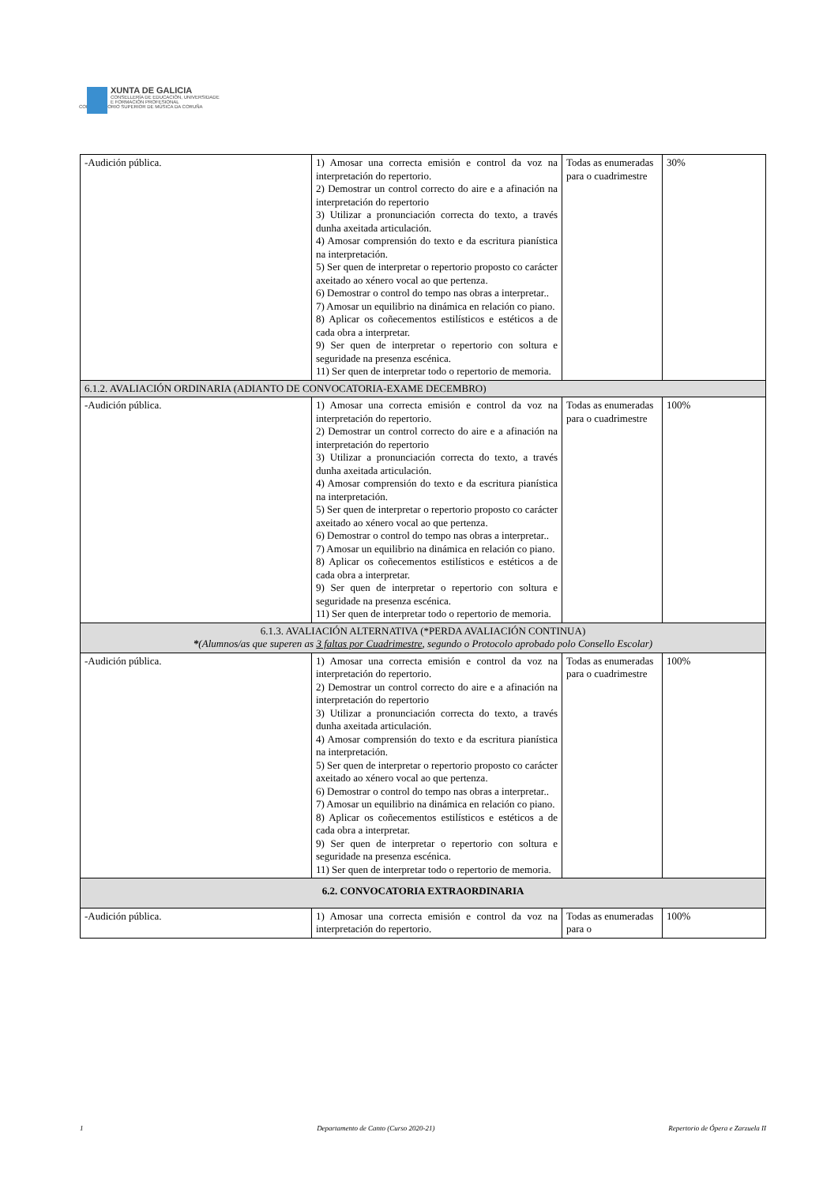XUNTA DE GALICIA
CONSELLERÍA DE EDUCACIÓN, UNIVERSIDADE
E FORMACIÓN PROFESIONAL
CONSERVATORIO SUPERIOR DE MÚSICA DA CORUÑA
| -Audición pública. | 1) Amosar una correcta emisión e control da voz na interpretación do repertorio. 2) Demostrar un control correcto do aire e a afinación na interpretación do repertorio 3) Utilizar a pronunciación correcta do texto, a través dunha axeitada articulación. 4) Amosar comprensión do texto e da escritura pianística na interpretación. 5) Ser quen de interpretar o repertorio proposto co carácter axeitado ao xénero vocal ao que pertenza. 6) Demostrar o control do tempo nas obras a interpretar.. 7) Amosar un equilibrio na dinámica en relación co piano. 8) Aplicar os coñecementos estilísticos e estéticos a de cada obra a interpretar. 9) Ser quen de interpretar o repertorio con soltura e seguridade na presenza escénica. 11) Ser quen de interpretar todo o repertorio de memoria. | Todas as enumeradas para o cuadrimestre | 30% |
| 6.1.2. AVALIACIÓN ORDINARIA (ADIANTO DE CONVOCATORIA-EXAME DECEMBRO) | | | |
| -Audición pública. | 1) Amosar una correcta emisión e control da voz na interpretación do repertorio. 2) Demostrar un control correcto do aire e a afinación na interpretación do repertorio 3) Utilizar a pronunciación correcta do texto, a través dunha axeitada articulación. 4) Amosar comprensión do texto e da escritura pianística na interpretación. 5) Ser quen de interpretar o repertorio proposto co carácter axeitado ao xénero vocal ao que pertenza. 6) Demostrar o control do tempo nas obras a interpretar.. 7) Amosar un equilibrio na dinámica en relación co piano. 8) Aplicar os coñecementos estilísticos e estéticos a de cada obra a interpretar. 9) Ser quen de interpretar o repertorio con soltura e seguridade na presenza escénica. 11) Ser quen de interpretar todo o repertorio de memoria. | Todas as enumeradas para o cuadrimestre | 100% |
| 6.1.3. AVALIACIÓN ALTERNATIVA (*PERDA AVALIACIÓN CONTINUA) * (Alumnos/as que superen as 3 faltas por Cuadrimestre , segundo o Protocolo aprobado polo Consello Escolar) | | | |
| -Audición pública. | 1) Amosar una correcta emisión e control da voz na interpretación do repertorio. 2) Demostrar un control correcto do aire e a afinación na interpretación do repertorio 3) Utilizar a pronunciación correcta do texto, a través dunha axeitada articulación. 4) Amosar comprensión do texto e da escritura pianística na interpretación. 5) Ser quen de interpretar o repertorio proposto co carácter axeitado ao xénero vocal ao que pertenza. 6) Demostrar o control do tempo nas obras a interpretar.. 7) Amosar un equilibrio na dinámica en relación co piano. 8) Aplicar os coñecementos estilísticos e estéticos a de cada obra a interpretar. 9) Ser quen de interpretar o repertorio con soltura e seguridade na presenza escénica. 11) Ser quen de interpretar todo o repertorio de memoria. | Todas as enumeradas para o cuadrimestre | 100% |
| 6.2. CONVOCATORIA EXTRAORDINARIA | | | |
| -Audición pública. | 1) Amosar una correcta emisión e control da voz na interpretación do repertorio. | Todas as enumeradas para o | 100% |
1 Departamento de Canto (Curso 2020-21) Repertorio de Ópera e Zarzuela II